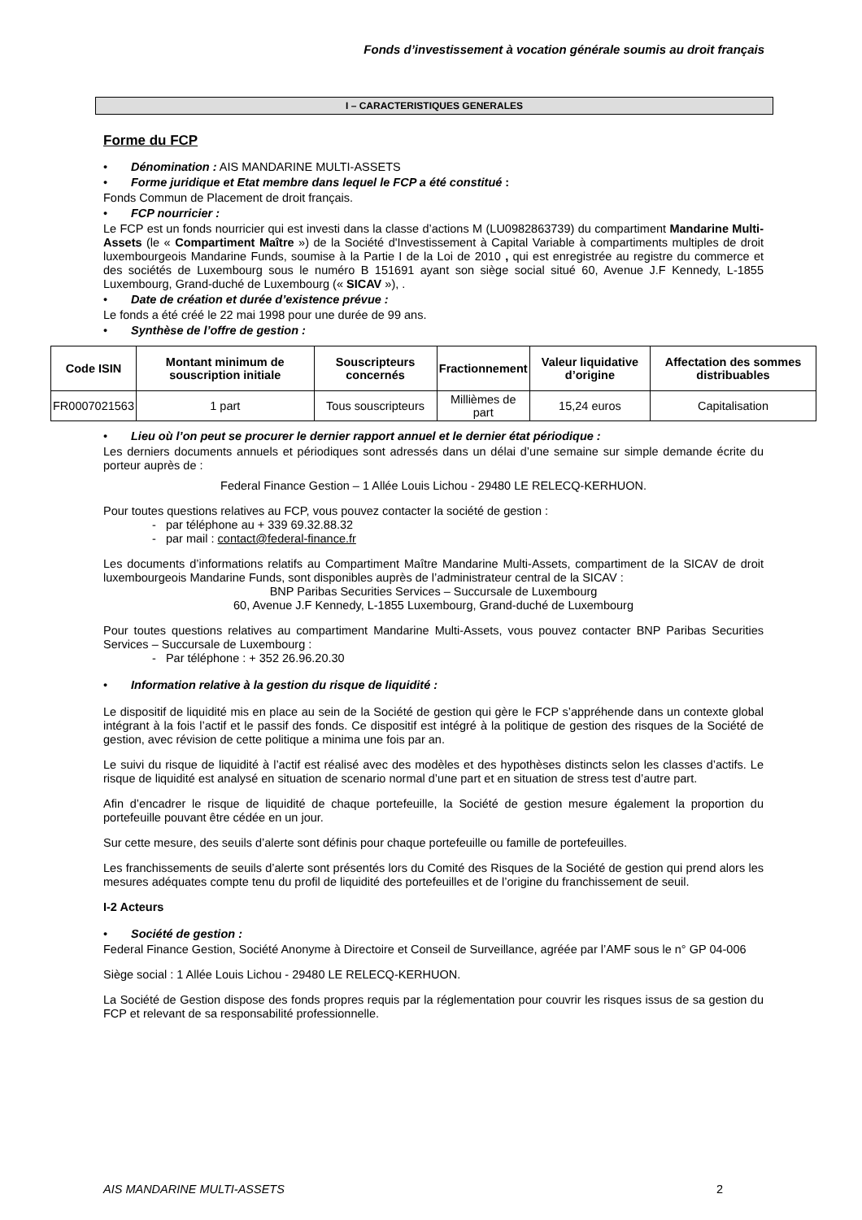Fonds d’investissement à vocation générale soumis au droit français
I – CARACTERISTIQUES GENERALES
Forme du FCP
Dénomination : AIS MANDARINE MULTI-ASSETS
Forme juridique et Etat membre dans lequel le FCP a été constitué :
Fonds Commun de Placement de droit français.
FCP nourricier :
Le FCP est un fonds nourricier qui est investi dans la classe d’actions M (LU0982863739) du compartiment Mandarine Multi-Assets (le « Compartiment Maître ») de la Société d'Investissement à Capital Variable à compartiments multiples de droit luxembourgeois Mandarine Funds, soumise à la Partie I de la Loi de 2010 , qui est enregistrée au registre du commerce et des sociétés de Luxembourg sous le numéro B 151691 ayant son siège social situé 60, Avenue J.F Kennedy, L-1855 Luxembourg, Grand-duché de Luxembourg (« SICAV »), .
Date de création et durée d’existence prévue :
Le fonds a été créé le 22 mai 1998 pour une durée de 99 ans.
Synthèse de l’offre de gestion :
| Code ISIN | Montant minimum de souscription initiale | Souscripteurs concernés | Fractionnement | Valeur liquidative d’origine | Affectation des sommes distribuables |
| --- | --- | --- | --- | --- | --- |
| FR0007021563 | 1 part | Tous souscripteurs | Millièmes de part | 15,24 euros | Capitalisation |
Lieu où l’on peut se procurer le dernier rapport annuel et le dernier état périodique :
Les derniers documents annuels et périodiques sont adressés dans un délai d’une semaine sur simple demande écrite du porteur auprès de :
Federal Finance Gestion – 1 Allée Louis Lichou - 29480 LE RELECQ-KERHUON.
Pour toutes questions relatives au FCP, vous pouvez contacter la société de gestion :
- par téléphone au + 339 69.32.88.32
- par mail : contact@federal-finance.fr
Les documents d’informations relatifs au Compartiment Maître Mandarine Multi-Assets, compartiment de la SICAV de droit luxembourgeois Mandarine Funds, sont disponibles auprès de l’administrateur central de la SICAV :
BNP Paribas Securities Services – Succursale de Luxembourg
60, Avenue J.F Kennedy, L-1855 Luxembourg, Grand-duché de Luxembourg
Pour toutes questions relatives au compartiment Mandarine Multi-Assets, vous pouvez contacter BNP Paribas Securities Services – Succursale de Luxembourg :
- Par téléphone : + 352 26.96.20.30
Information relative à la gestion du risque de liquidité :
Le dispositif de liquidité mis en place au sein de la Société de gestion qui gère le FCP s’appréhende dans un contexte global intégrant à la fois l’actif et le passif des fonds. Ce dispositif est intégré à la politique de gestion des risques de la Société de gestion, avec révision de cette politique a minima une fois par an.
Le suivi du risque de liquidité à l’actif est réalisé avec des modèles et des hypothèses distincts selon les classes d’actifs. Le risque de liquidité est analysé en situation de scenario normal d’une part et en situation de stress test d’autre part.
Afin d’encadrer le risque de liquidité de chaque portefeuille, la Société de gestion mesure également la proportion du portefeuille pouvant être cédée en un jour.
Sur cette mesure, des seuils d’alerte sont définis pour chaque portefeuille ou famille de portefeuilles.
Les franchissements de seuils d’alerte sont présentés lors du Comité des Risques de la Société de gestion qui prend alors les mesures adéquates compte tenu du profil de liquidité des portefeuilles et de l’origine du franchissement de seuil.
I-2 Acteurs
Société de gestion :
Federal Finance Gestion, Société Anonyme à Directoire et Conseil de Surveillance, agréée par l’AMF sous le n° GP 04-006
Siège social : 1 Allée Louis Lichou - 29480 LE RELECQ-KERHUON.
La Société de Gestion dispose des fonds propres requis par la réglementation pour couvrir les risques issus de sa gestion du FCP et relevant de sa responsabilité professionnelle.
AIS MANDARINE MULTI-ASSETS 2